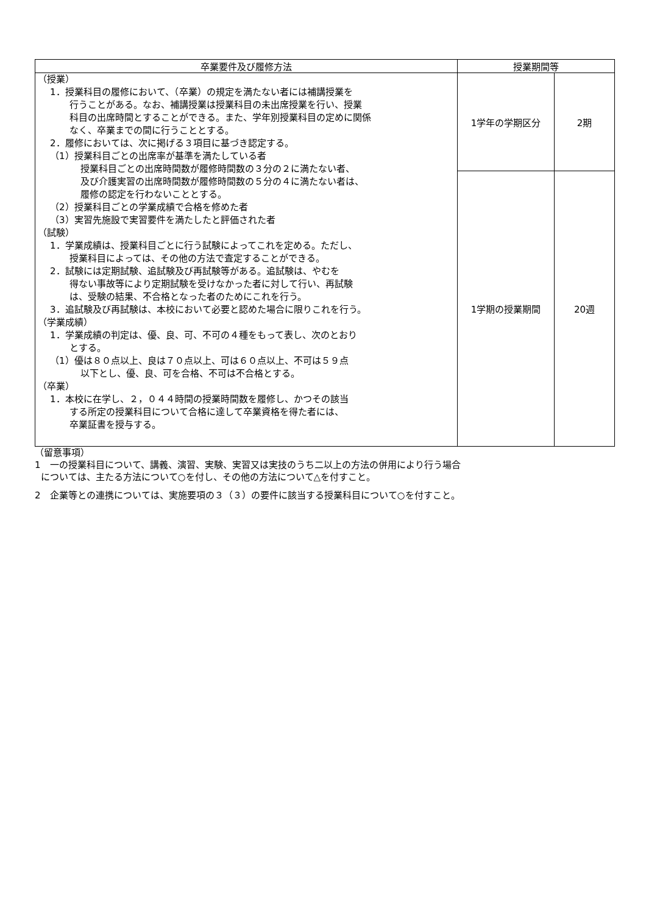| 卒業要件及び履修方法 | 授業期間等 | |
| --- | --- | --- |
| （授業） 1．授業科目の履修において、（卒業）の規定を満たない者には補講授業を 行うことがある。なお、補講授業は授業科目の未出席授業を行い、授業 科目の出席時間とすることができる。また、学年別授業科目の定めに関係 なく、卒業までの間に行うこととする。 2．履修においては、次に掲げる３項目に基づき認定する。 （1）授業科目ごとの出席率が基準を満たしている者 授業科目ごとの出席時間数が履修時間数の３分の２に満たない者、 及び介護実習の出席時間数が履修時間数の５分の４に満たない者は、 履修の認定を行わないこととする。 （2）授業科目ごとの学業成績で合格を修めた者 （3）実習先施設で実習要件を満たしたと評価された者 （試験） 1．学業成績は、授業科目ごとに行う試験によってこれを定める。ただし、 授業科目によっては、その他の方法で査定することができる。 2．試験には定期試験、追試験及び再試験等がある。追試験は、やむを 得ない事故等により定期試験を受けなかった者に対して行い、再試験 は、受験の結果、不合格となった者のためにこれを行う。 3．追試験及び再試験は、本校において必要と認めた場合に限りこれを行う。 （学業成績） 1．学業成績の判定は、優、良、可、不可の４種をもって表し、次のとおり とする。 （1）優は８０点以上、良は７０点以上、可は６０点以上、不可は５９点 以下とし、優、良、可を合格、不可は不合格とする。 （卒業） 1．本校に在学し、２，０４４時間の授業時間数を履修し、かつその該当 する所定の授業科目について合格に達して卒業資格を得た者には、 卒業証書を授与する。 | 1学年の学期区分 | 2期 |
| | 1学期の授業期間 | 20週 |
（留意事項）
1　一の授業科目について、講義、演習、実験、実習又は実技のうち二以上の方法の併用により行う場合
については、主たる方法について○を付し、その他の方法について△を付すこと。
2　企業等との連携については、実施要項の３（３）の要件に該当する授業科目について○を付すこと。